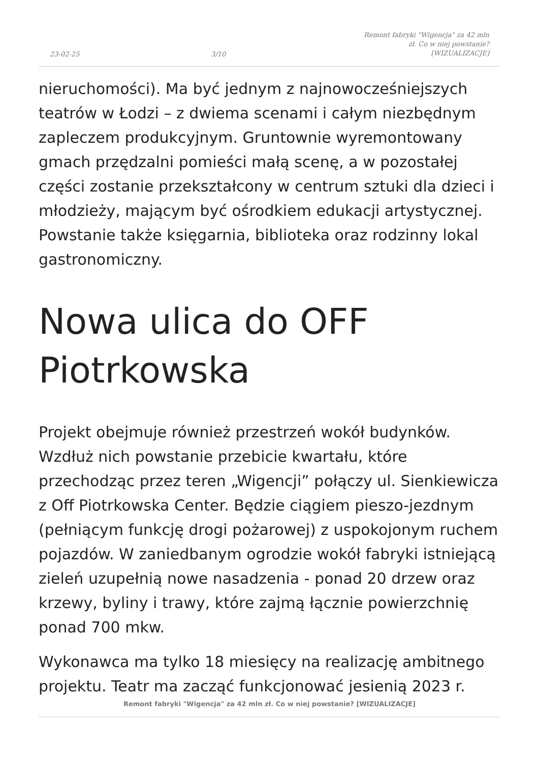23-02-25 3/10 Remont fabryki "Wigencja" za 42 mln zł. Co w niej powstanie? [WIZUALIZACJE]
nieruchomości). Ma być jednym z najnowocześniejszych teatrów w Łodzi – z dwiema scenami i całym niezbędnym zapleczem produkcyjnym. Gruntownie wyremontowany gmach przędzalni pomieści małą scenę, a w pozostałej części zostanie przekształcony w centrum sztuki dla dzieci i młodzieży, mającym być ośrodkiem edukacji artystycznej. Powstanie także księgarnia, biblioteka oraz rodzinny lokal gastronomiczny.
Nowa ulica do OFF Piotrkowska
Projekt obejmuje również przestrzeń wokół budynków. Wzdłuż nich powstanie przebicie kwartału, które przechodząc przez teren „Wigencji” połączy ul. Sienkiewicza z Off Piotrkowska Center. Będzie ciągiem pieszo-jezdnym (pełniącym funkcję drogi pożarowej) z uspokojonym ruchem pojazdów. W zaniedbanym ogrodzie wokół fabryki istniejącą zieleń uzupełnią nowe nasadzenia - ponad 20 drzew oraz krzewy, byliny i trawy, które zajmą łącznie powierzchnię ponad 700 mkw.
Wykonawca ma tylko 18 miesięcy na realizację ambitnego projektu. Teatr ma zacząć funkcjonować jesienią 2023 r.
Remont fabryki "Wigencja" za 42 mln zł. Co w niej powstanie? [WIZUALIZACJE]